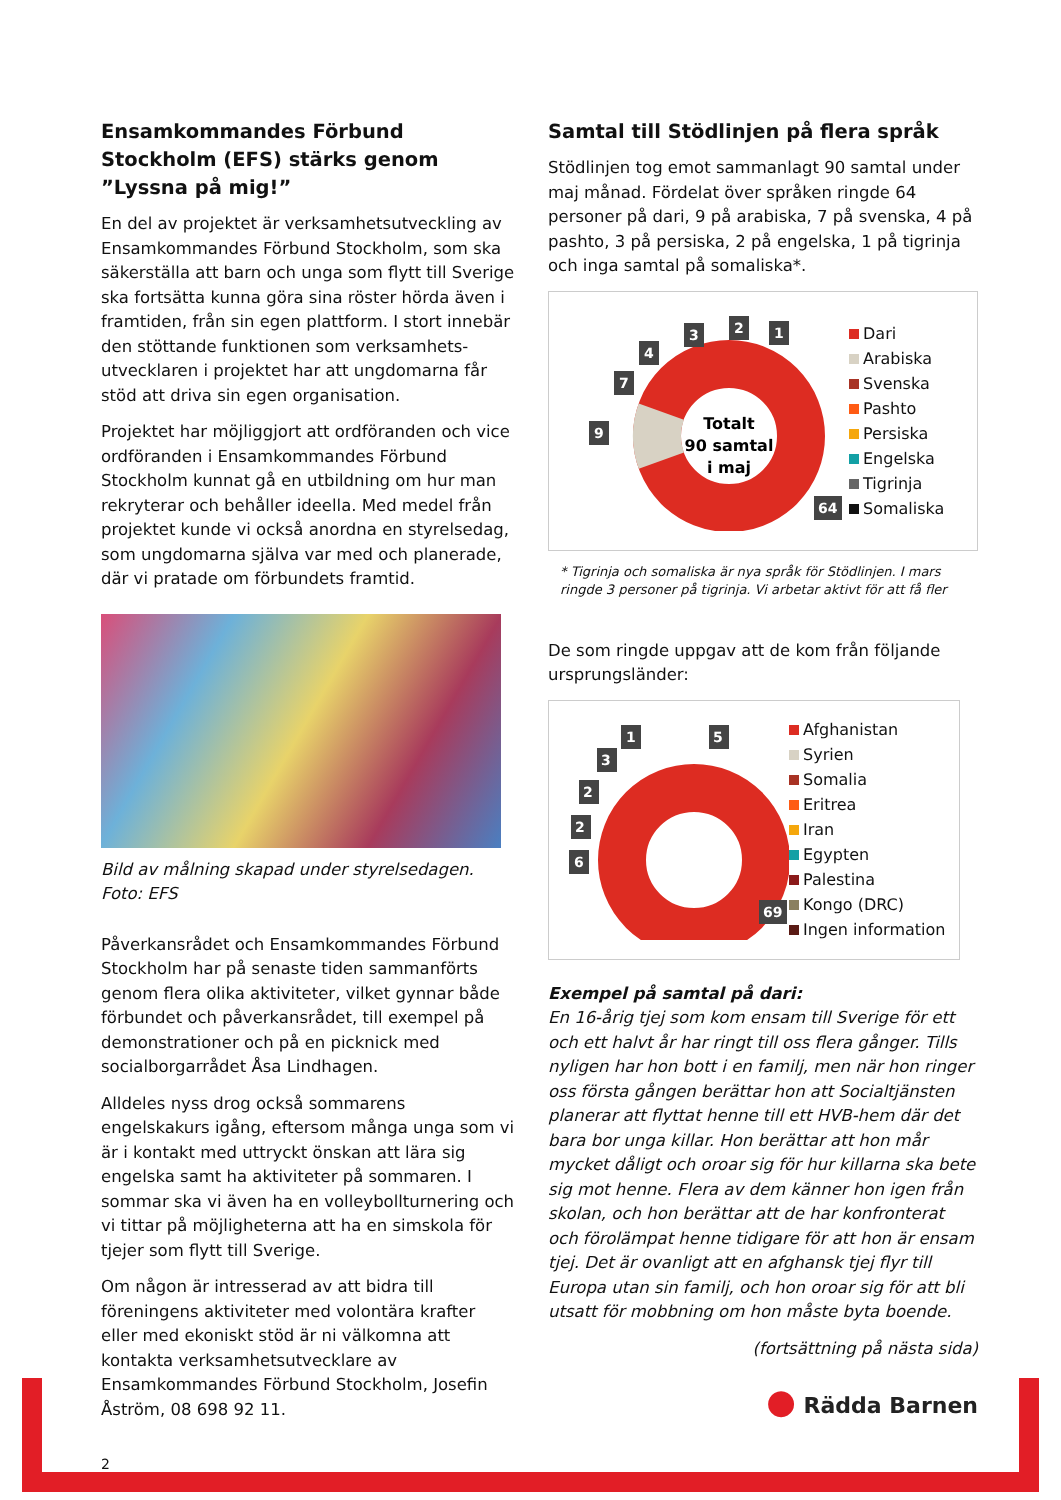Ensamkommandes Förbund Stockholm (EFS) stärks genom ”Lyssna på mig!”
En del av projektet är verksamhetsutveckling av Ensamkommandes Förbund Stockholm, som ska säkerställa att barn och unga som flytt till Sverige ska fortsätta kunna göra sina röster hörda även i framtiden, från sin egen plattform. I stort innebär den stöttande funktionen som verksamhets-utvecklaren i projektet har att ungdomarna får stöd att driva sin egen organisation.
Projektet har möjliggjort att ordföranden och vice ordföranden i Ensamkommandes Förbund Stockholm kunnat gå en utbildning om hur man rekryterar och behåller ideella. Med medel från projektet kunde vi också anordna en styrelsedag, som ungdomarna själva var med och planerade, där vi pratade om förbundets framtid.
Bild av målning skapad under styrelsedagen. Foto: EFS
Påverkansrådet och Ensamkommandes Förbund Stockholm har på senaste tiden sammanförts genom flera olika aktiviteter, vilket gynnar både förbundet och påverkansrådet, till exempel på demonstrationer och på en picknick med socialborgarrådet Åsa Lindhagen.
Alldeles nyss drog också sommarens engelskakurs igång, eftersom många unga som vi är i kontakt med uttryckt önskan att lära sig engelska samt ha aktiviteter på sommaren. I sommar ska vi även ha en volleybollturnering och vi tittar på möjligheterna att ha en simskola för tjejer som flytt till Sverige.
Om någon är intresserad av att bidra till föreningens aktiviteter med volontära krafter eller med ekoniskt stöd är ni välkomna att kontakta verksamhetsutvecklare av Ensamkommandes Förbund Stockholm, Josefin Åström, 08 698 92 11.
2
Samtal till Stödlinjen på flera språk
Stödlinjen tog emot sammanlagt 90 samtal under maj månad. Fördelat över språken ringde 64 personer på dari, 9 på arabiska, 7 på svenska, 4 på pashto, 3 på persiska, 2 på engelska, 1 på tigrinja och inga samtal på somaliska*.
Totalt
90 samtal
i maj
9
7
4
3
2
1
64
Dari
Arabiska
Svenska
Pashto
Persiska
Engelska
Tigrinja
Somaliska
* Tigrinja och somaliska är nya språk för Stödlinjen. I mars ringde 3 personer på tigrinja. Vi arbetar aktivt för att få fler
De som ringde uppgav att de kom från följande ursprungsländer:
6
2
2
3
1
5
69
Afghanistan
Syrien
Somalia
Eritrea
Iran
Egypten
Palestina
Kongo (DRC)
Ingen information
Exempel på samtal på dari:
En 16-årig tjej som kom ensam till Sverige för ett och ett halvt år har ringt till oss flera gånger. Tills nyligen har hon bott i en familj, men när hon ringer oss första gången berättar hon att Socialtjänsten planerar att flyttat henne till ett HVB-hem där det bara bor unga killar. Hon berättar att hon mår mycket dåligt och oroar sig för hur killarna ska bete sig mot henne. Flera av dem känner hon igen från skolan, och hon berättar att de har konfronterat och förolämpat henne tidigare för att hon är ensam tjej. Det är ovanligt att en afghansk tjej flyr till Europa utan sin familj, och hon oroar sig för att bli utsatt för mobbning om hon måste byta boende.
(fortsättning på nästa sida)
● Rädda Barnen